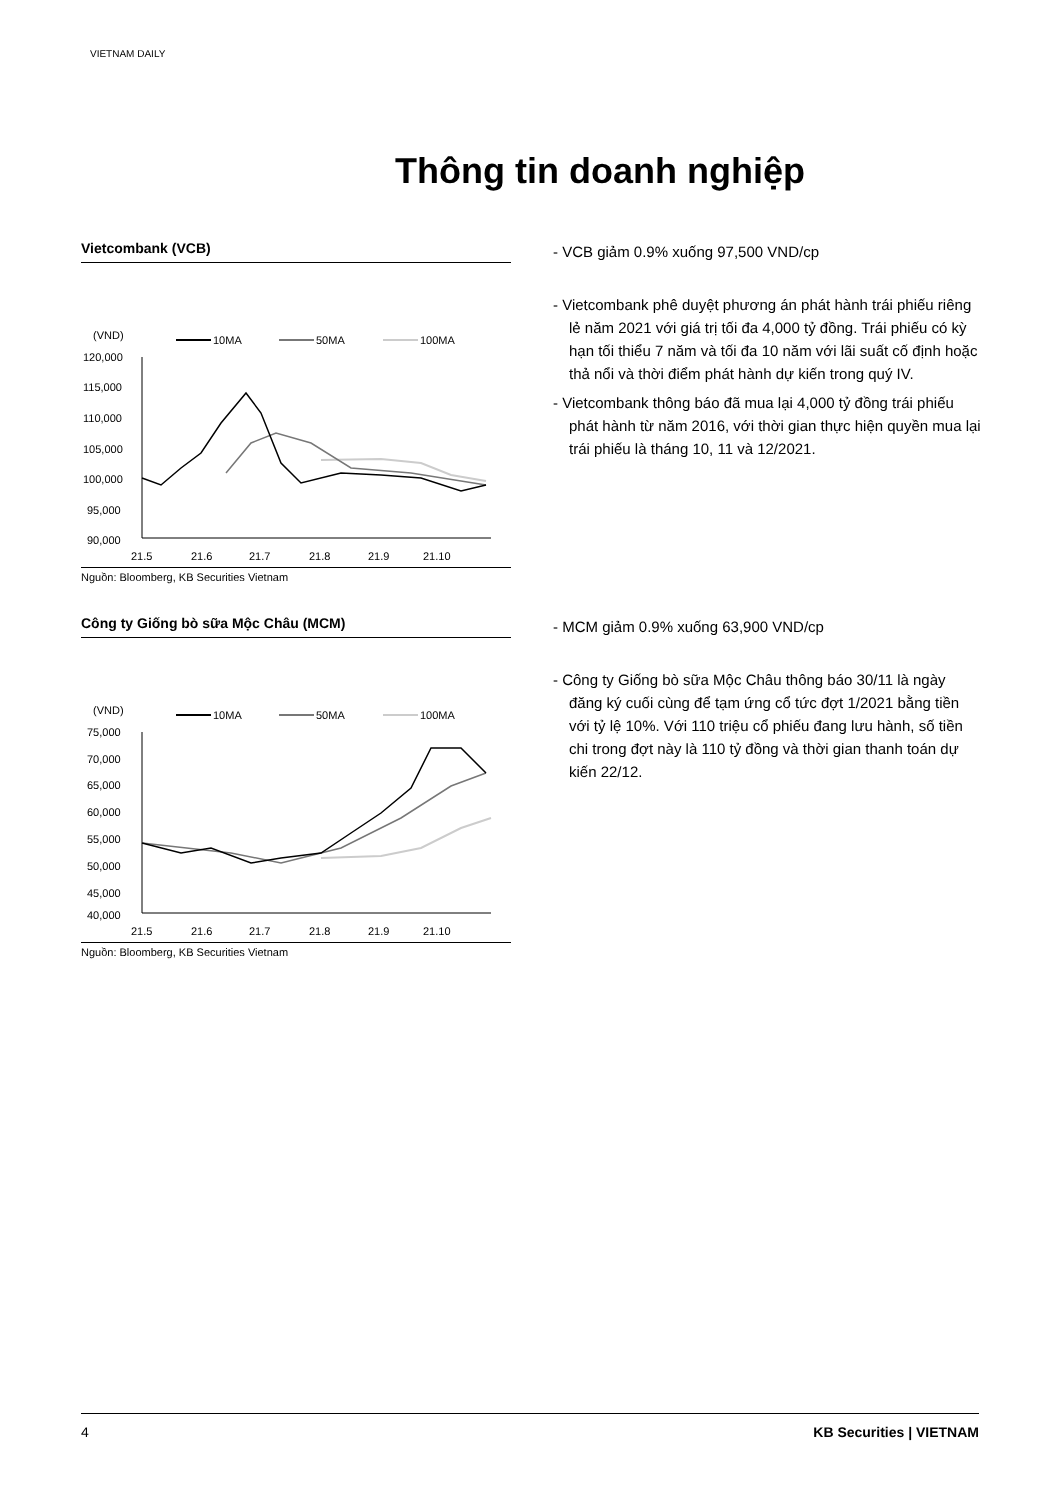VIETNAM DAILY
Thông tin doanh nghiệp
Vietcombank (VCB)
(VND)
10MA
50MA
100MA
120,000
115,000
110,000
105,000
100,000
95,000
90,000
21.5
21.6
21.7
21.8
21.9
21.10
Nguồn: Bloomberg, KB Securities Vietnam
- VCB giảm 0.9% xuống 97,500 VND/cp
- Vietcombank phê duyệt phương án phát hành trái phiếu riêng lẻ năm 2021 với giá trị tối đa 4,000 tỷ đồng. Trái phiếu có kỳ hạn tối thiểu 7 năm và tối đa 10 năm với lãi suất cố định hoặc thả nổi và thời điểm phát hành dự kiến trong quý IV.
- Vietcombank thông báo đã mua lại 4,000 tỷ đồng trái phiếu phát hành từ năm 2016, với thời gian thực hiện quyền mua lại trái phiếu là tháng 10, 11 và 12/2021.
Công ty Giống bò sữa Mộc Châu (MCM)
(VND)
10MA
50MA
100MA
75,000
70,000
65,000
60,000
55,000
50,000
45,000
40,000
21.5
21.6
21.7
21.8
21.9
21.10
Nguồn: Bloomberg, KB Securities Vietnam
- MCM giảm 0.9% xuống 63,900 VND/cp
- Công ty Giống bò sữa Mộc Châu thông báo 30/11 là ngày đăng ký cuối cùng để tạm ứng cổ tức đợt 1/2021 bằng tiền với tỷ lệ 10%. Với 110 triệu cổ phiếu đang lưu hành, số tiền chi trong đợt này là 110 tỷ đồng và thời gian thanh toán dự kiến 22/12.
4 KB Securities | VIETNAM